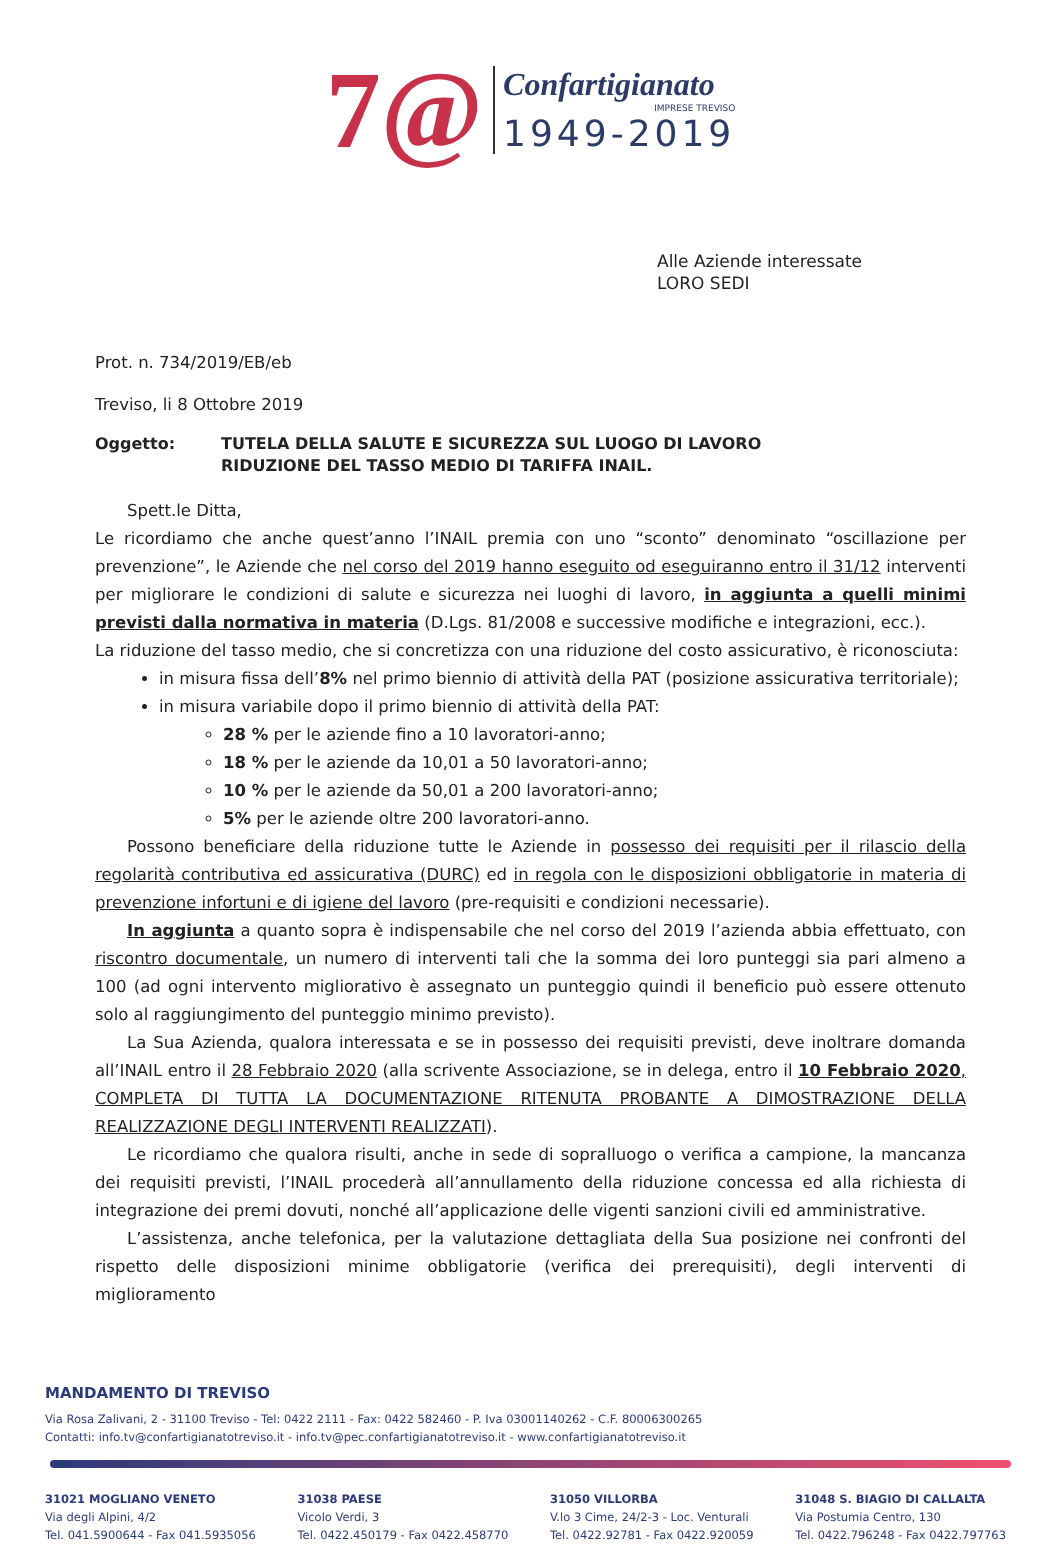7@
Confartigianato
IMPRESE TREVISO
1949-2019
Alle Aziende interessate
LORO SEDI
Prot. n. 734/2019/EB/eb
Treviso, li 8 Ottobre 2019
Oggetto: TUTELA DELLA SALUTE E SICUREZZA SUL LUOGO DI LAVORO
RIDUZIONE DEL TASSO MEDIO DI TARIFFA INAIL.
Spett.le Ditta,
Le ricordiamo che anche quest’anno l’INAIL premia con uno “sconto” denominato “oscillazione per prevenzione”, le Aziende che nel corso del 2019 hanno eseguito od eseguiranno entro il 31/12 interventi per migliorare le condizioni di salute e sicurezza nei luoghi di lavoro, in aggiunta a quelli minimi previsti dalla normativa in materia (D.Lgs. 81/2008 e successive modifiche e integrazioni, ecc.).
La riduzione del tasso medio, che si concretizza con una riduzione del costo assicurativo, è riconosciuta:
in misura fissa dell’8% nel primo biennio di attività della PAT (posizione assicurativa territoriale);
in misura variabile dopo il primo biennio di attività della PAT:
28 % per le aziende fino a 10 lavoratori-anno;
18 % per le aziende da 10,01 a 50 lavoratori-anno;
10 % per le aziende da 50,01 a 200 lavoratori-anno;
5% per le aziende oltre 200 lavoratori-anno.
Possono beneficiare della riduzione tutte le Aziende in possesso dei requisiti per il rilascio della regolarità contributiva ed assicurativa (DURC) ed in regola con le disposizioni obbligatorie in materia di prevenzione infortuni e di igiene del lavoro (pre-requisiti e condizioni necessarie).
In aggiunta a quanto sopra è indispensabile che nel corso del 2019 l’azienda abbia effettuato, con riscontro documentale, un numero di interventi tali che la somma dei loro punteggi sia pari almeno a 100 (ad ogni intervento migliorativo è assegnato un punteggio quindi il beneficio può essere ottenuto solo al raggiungimento del punteggio minimo previsto).
La Sua Azienda, qualora interessata e se in possesso dei requisiti previsti, deve inoltrare domanda all’INAIL entro il 28 Febbraio 2020 (alla scrivente Associazione, se in delega, entro il 10 Febbraio 2020, COMPLETA DI TUTTA LA DOCUMENTAZIONE RITENUTA PROBANTE A DIMOSTRAZIONE DELLA REALIZZAZIONE DEGLI INTERVENTI REALIZZATI).
Le ricordiamo che qualora risulti, anche in sede di sopralluogo o verifica a campione, la mancanza dei requisiti previsti, l’INAIL procederà all’annullamento della riduzione concessa ed alla richiesta di integrazione dei premi dovuti, nonché all’applicazione delle vigenti sanzioni civili ed amministrative.
L’assistenza, anche telefonica, per la valutazione dettagliata della Sua posizione nei confronti del rispetto delle disposizioni minime obbligatorie (verifica dei prerequisiti), degli interventi di miglioramento
MANDAMENTO DI TREVISO
Via Rosa Zalivani, 2 - 31100 Treviso - Tel: 0422 2111 - Fax: 0422 582460 - P. Iva 03001140262 - C.F. 80006300265
Contatti: info.tv@confartigianatotreviso.it - info.tv@pec.confartigianatotreviso.it - www.confartigianatotreviso.it
31021 MOGLIANO VENETO
Via degli Alpini, 4/2
Tel. 041.5900644 - Fax 041.5935056
31038 PAESE
Vicolo Verdi, 3
Tel. 0422.450179 - Fax 0422.458770
31050 VILLORBA
V.lo 3 Cime, 24/2-3 - Loc. Venturali
Tel. 0422.92781 - Fax 0422.920059
31048 S. BIAGIO DI CALLALTA
Via Postumia Centro, 130
Tel. 0422.796248 - Fax 0422.797763